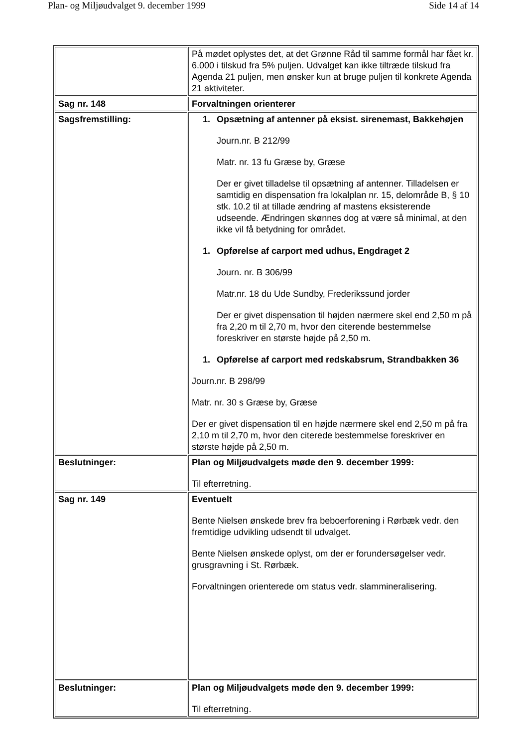Plan- og Miljøudvalget 9. december 1999 Side 14 af 14
| | På mødet oplystes det, at det Grønne Råd til samme formål har fået kr. 6.000 i tilskud fra 5% puljen. Udvalget kan ikke tiltræde tilskud fra Agenda 21 puljen, men ønsker kun at bruge puljen til konkrete Agenda 21 aktiviteter. |
| Sag nr. 148 | Forvaltningen orienterer |
| Sagsfremstilling: | 1. Opsætning af antenner på eksist. sirenemast, Bakkehøjen Journ.nr. B 212/99 Matr. nr. 13 fu Græse by, Græse Der er givet tilladelse til opsætning af antenner. Tilladelsen er samtidig en dispensation fra lokalplan nr. 15, delområde B, § 10 stk. 10.2 til at tillade ændring af mastens eksisterende udseende. Ændringen skønnes dog at være så minimal, at den ikke vil få betydning for området. 1. Opførelse af carport med udhus, Engdraget 2 Journ. nr. B 306/99 Matr.nr. 18 du Ude Sundby, Frederikssund jorder Der er givet dispensation til højden nærmere skel end 2,50 m på fra 2,20 m til 2,70 m, hvor den citerende bestemmelse foreskriver en største højde på 2,50 m. 1. Opførelse af carport med redskabsrum, Strandbakken 36 Journ.nr. B 298/99 Matr. nr. 30 s Græse by, Græse Der er givet dispensation til en højde nærmere skel end 2,50 m på fra 2,10 m til 2,70 m, hvor den citerede bestemmelse foreskriver en største højde på 2,50 m. |
| Beslutninger: | Plan og Miljøudvalgets møde den 9. december 1999: Til efterretning. |
| Sag nr. 149 | Eventuelt Bente Nielsen ønskede brev fra beboerforening i Rørbæk vedr. den fremtidige udvikling udsendt til udvalget. Bente Nielsen ønskede oplyst, om der er forundersøgelser vedr. grusgravning i St. Rørbæk. Forvaltningen orienterede om status vedr. slammineralisering. |
| Beslutninger: | Plan og Miljøudvalgets møde den 9. december 1999: Til efterretning. |